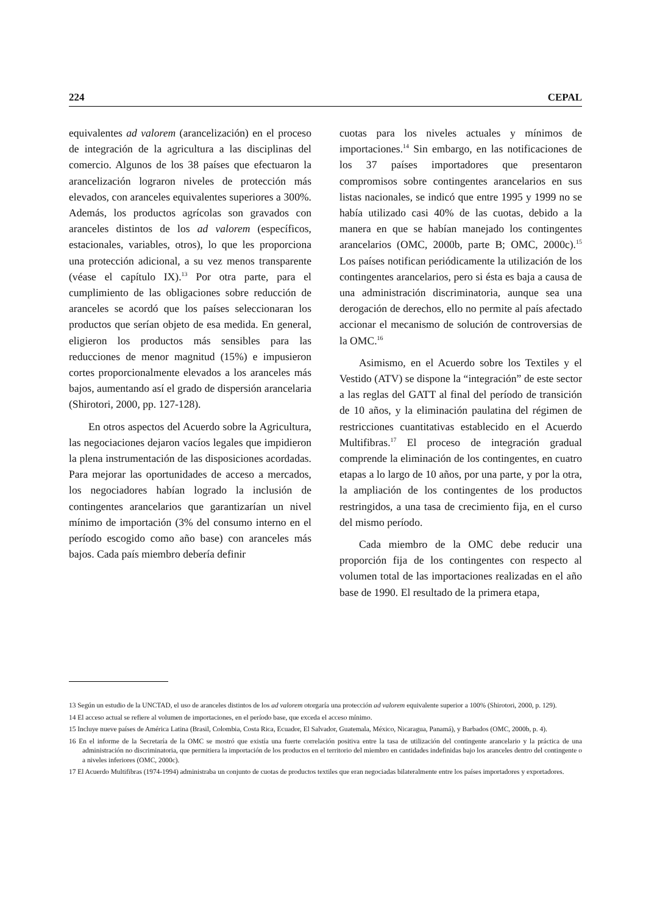224 CEPAL
equivalentes ad valorem (arancelización) en el proceso de integración de la agricultura a las disciplinas del comercio. Algunos de los 38 países que efectuaron la arancelización lograron niveles de protección más elevados, con aranceles equivalentes superiores a 300%. Además, los productos agrícolas son gravados con aranceles distintos de los ad valorem (específicos, estacionales, variables, otros), lo que les proporciona una protección adicional, a su vez menos transparente (véase el capítulo IX).<sup>13</sup> Por otra parte, para el cumplimiento de las obligaciones sobre reducción de aranceles se acordó que los países seleccionaran los productos que serían objeto de esa medida. En general, eligieron los productos más sensibles para las reducciones de menor magnitud (15%) e impusieron cortes proporcionalmente elevados a los aranceles más bajos, aumentando así el grado de dispersión arancelaria (Shirotori, 2000, pp. 127-128).
En otros aspectos del Acuerdo sobre la Agricultura, las negociaciones dejaron vacíos legales que impidieron la plena instrumentación de las disposiciones acordadas. Para mejorar las oportunidades de acceso a mercados, los negociadores habían logrado la inclusión de contingentes arancelarios que garantizarían un nivel mínimo de importación (3% del consumo interno en el período escogido como año base) con aranceles más bajos. Cada país miembro debería definir
cuotas para los niveles actuales y mínimos de importaciones.<sup>14</sup> Sin embargo, en las notificaciones de los 37 países importadores que presentaron compromisos sobre contingentes arancelarios en sus listas nacionales, se indicó que entre 1995 y 1999 no se había utilizado casi 40% de las cuotas, debido a la manera en que se habían manejado los contingentes arancelarios (OMC, 2000b, parte B; OMC, 2000c).<sup>15</sup> Los países notifican periódicamente la utilización de los contingentes arancelarios, pero si ésta es baja a causa de una administración discriminatoria, aunque sea una derogación de derechos, ello no permite al país afectado accionar el mecanismo de solución de controversias de la OMC.<sup>16</sup>
Asimismo, en el Acuerdo sobre los Textiles y el Vestido (ATV) se dispone la “integración” de este sector a las reglas del GATT al final del período de transición de 10 años, y la eliminación paulatina del régimen de restricciones cuantitativas establecido en el Acuerdo Multifibras.<sup>17</sup> El proceso de integración gradual comprende la eliminación de los contingentes, en cuatro etapas a lo largo de 10 años, por una parte, y por la otra, la ampliación de los contingentes de los productos restringidos, a una tasa de crecimiento fija, en el curso del mismo período.
Cada miembro de la OMC debe reducir una proporción fija de los contingentes con respecto al volumen total de las importaciones realizadas en el año base de 1990. El resultado de la primera etapa,
13 Según un estudio de la UNCTAD, el uso de aranceles distintos de los ad valorem otorgaría una protección ad valorem equivalente superior a 100% (Shirotori, 2000, p. 129).
14 El acceso actual se refiere al volumen de importaciones, en el período base, que exceda el acceso mínimo.
15 Incluye nueve países de América Latina (Brasil, Colombia, Costa Rica, Ecuador, El Salvador, Guatemala, México, Nicaragua, Panamá), y Barbados (OMC, 2000b, p. 4).
16 En el informe de la Secretaría de la OMC se mostró que existía una fuerte correlación positiva entre la tasa de utilización del contingente arancelario y la práctica de una administración no discriminatoria, que permitiera la importación de los productos en el territorio del miembro en cantidades indefinidas bajo los aranceles dentro del contingente o a niveles inferiores (OMC, 2000c).
17 El Acuerdo Multifibras (1974-1994) administraba un conjunto de cuotas de productos textiles que eran negociadas bilateralmente entre los países importadores y exportadores.